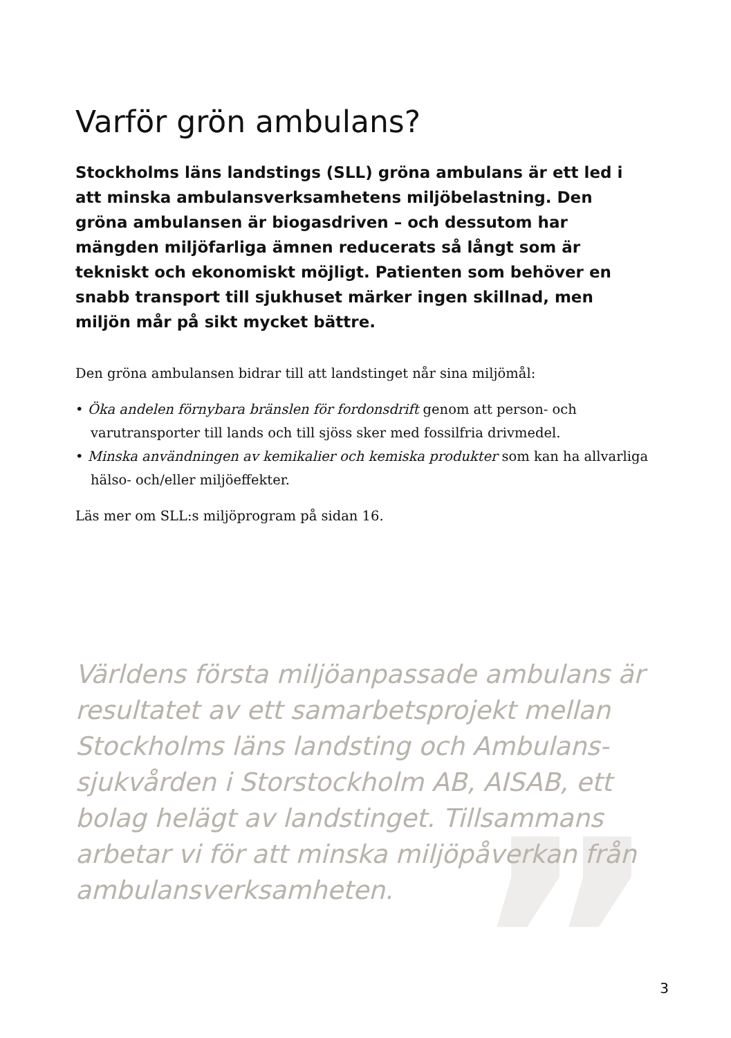”
Varför grön ambulans?
Stockholms läns landstings (SLL) gröna ambulans är ett led i att minska ambulansverksamhetens miljöbelastning. Den gröna ambulansen är biogasdriven – och dessutom har mängden miljöfarliga ämnen reducerats så långt som är tekniskt och ekonomiskt möjligt. Patienten som behöver en snabb transport till sjukhuset märker ingen skillnad, men miljön mår på sikt mycket bättre.
Den gröna ambulansen bidrar till att landstinget når sina miljömål:
• Öka andelen förnybara bränslen för fordonsdrift genom att person- och varutransporter till lands och till sjöss sker med fossilfria drivmedel.
• Minska användningen av kemikalier och kemiska produkter som kan ha allvarliga hälso- och/eller miljöeffekter.
Läs mer om SLL:s miljöprogram på sidan 16.
Världens första miljöanpassade ambulans är resultatet av ett samarbetsprojekt mellan Stockholms läns landsting och Ambulans-sjukvården i Storstockholm AB, AISAB, ett bolag helägt av landstinget. Tillsammans arbetar vi för att minska miljöpåverkan från ambulansverksamheten.
3